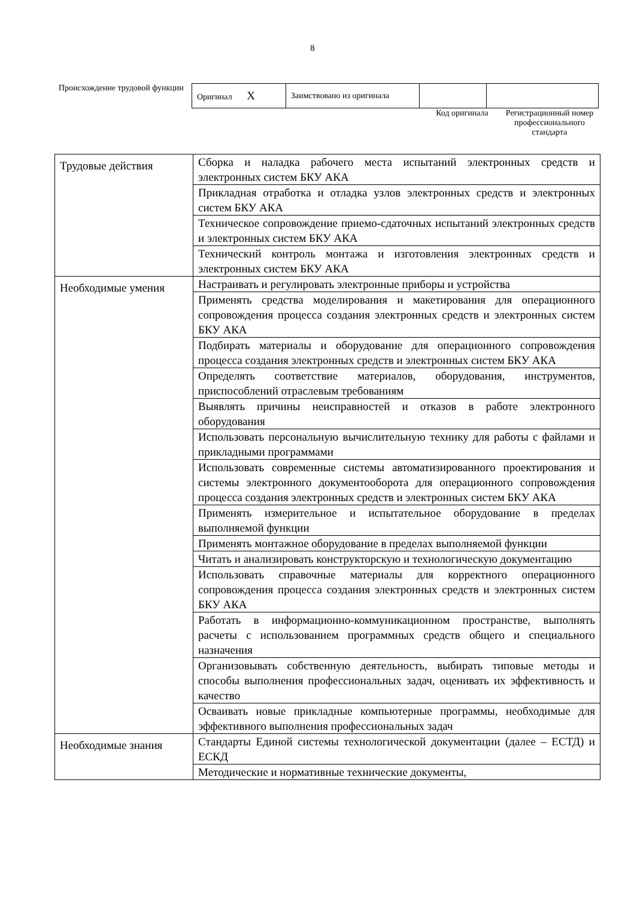8
Происхождение трудовой функции
| Оригинал X | Заимствовано из оригинала | | |
Код оригинала Регистрационный номер профессионального стандарта
| Трудовые действия | Сборка и наладка рабочего места испытаний электронных средств и электронных систем БКУ АКА |
| | Прикладная отработка и отладка узлов электронных средств и электронных систем БКУ АКА |
| | Техническое сопровождение приемо-сдаточных испытаний электронных средств и электронных систем БКУ АКА |
| | Технический контроль монтажа и изготовления электронных средств и электронных систем БКУ АКА |
| Необходимые умения | Настраивать и регулировать электронные приборы и устройства |
| | Применять средства моделирования и макетирования для операционного сопровождения процесса создания электронных средств и электронных систем БКУ АКА |
| | Подбирать материалы и оборудование для операционного сопровождения процесса создания электронных средств и электронных систем БКУ АКА |
| | Определять соответствие материалов, оборудования, инструментов, приспособлений отраслевым требованиям |
| | Выявлять причины неисправностей и отказов в работе электронного оборудования |
| | Использовать персональную вычислительную технику для работы с файлами и прикладными программами |
| | Использовать современные системы автоматизированного проектирования и системы электронного документооборота для операционного сопровождения процесса создания электронных средств и электронных систем БКУ АКА |
| | Применять измерительное и испытательное оборудование в пределах выполняемой функции |
| | Применять монтажное оборудование в пределах выполняемой функции |
| | Читать и анализировать конструкторскую и технологическую документацию |
| | Использовать справочные материалы для корректного операционного сопровождения процесса создания электронных средств и электронных систем БКУ АКА |
| | Работать в информационно-коммуникационном пространстве, выполнять расчеты с использованием программных средств общего и специального назначения |
| | Организовывать собственную деятельность, выбирать типовые методы и способы выполнения профессиональных задач, оценивать их эффективность и качество |
| | Осваивать новые прикладные компьютерные программы, необходимые для эффективного выполнения профессиональных задач |
| Необходимые знания | Стандарты Единой системы технологической документации (далее – ЕСТД) и ЕСКД |
| | Методические и нормативные технические документы, |